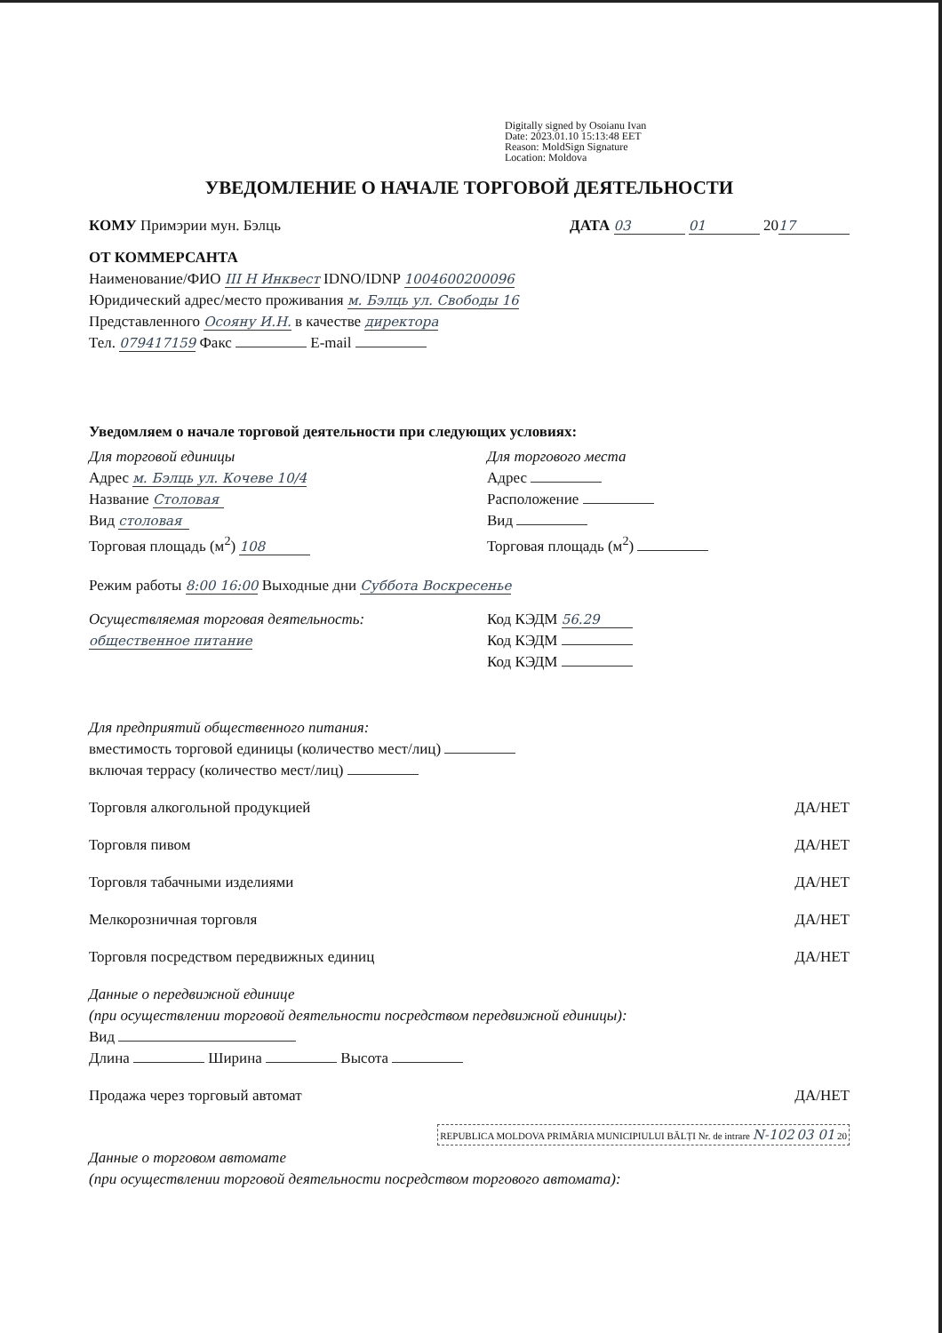Digitally signed by Osoianu Ivan
Date: 2023.01.10 15:13:48 EET
Reason: MoldSign Signature
Location: Moldova
УВЕДОМЛЕНИЕ О НАЧАЛЕ ТОРГОВОЙ ДЕЯТЕЛЬНОСТИ
КОМУ Примэрии мун. Бэлць ДАТА 03 01 20 17
ОТ КОММЕРСАНТА
Наименование/ФИО ІІІ Н Инквест IDNO/IDNP 1004600200096
Юридический адрес/место проживания м. Бэлць ул. Свободы 16
Представленного Осояну И.Н. в качестве директора
Тел. 079417159 Факс E-mail
Уведомляем о начале торговой деятельности при следующих условиях:
Для торговой единицы
Адрес м. Бэлць ул. Кочеве 10/4
Название Столовая
Вид столовая
Торговая площадь (м<sup>2</sup>) 108
Для торгового места
Адрес
Расположение
Вид
Торговая площадь (м<sup>2</sup>)
Режим работы 8:00 16:00 Выходные дни Суббота Воскресенье
Осуществляемая торговая деятельность:
общественное питание
Код КЭДМ 56.29
Код КЭДМ
Код КЭДМ
Для предприятий общественного питания:
вместимость торговой единицы (количество мест/лиц)
включая террасу (количество мест/лиц)
Торговля алкогольной продукцией ДА/НЕТ
Торговля пивом ДА/НЕТ
Торговля табачными изделиями ДА/НЕТ
Мелкорозничная торговля ДА/НЕТ
Торговля посредством передвижных единиц ДА/НЕТ
Данные о передвижной единице
(при осуществлении торговой деятельности посредством передвижной единицы):
Вид
Длина Ширина Высота
Продажа через торговый автомат ДА/НЕТ
REPUBLICA MOLDOVA PRIMĂRIA MUNICIPIULUI BĂLȚI Nr. de intrare N-102 03 01 20
Данные о торговом автомате
(при осуществлении торговой деятельности посредством торгового автомата):